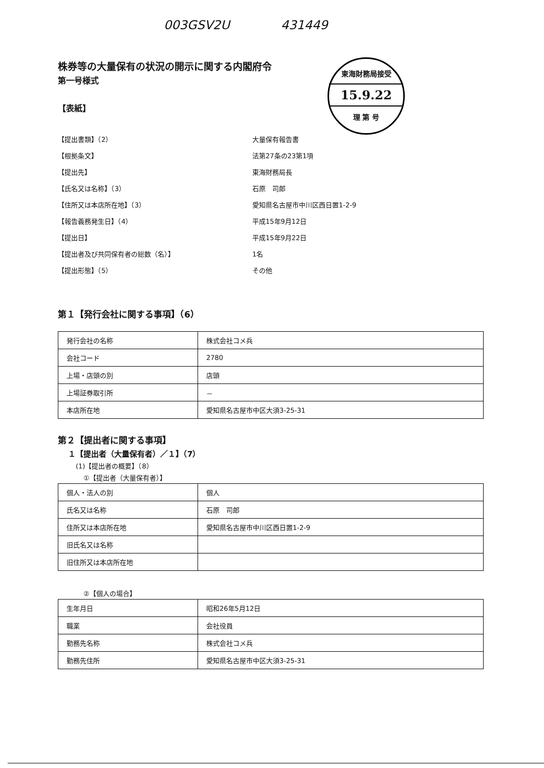003GSV2U 431449
東海財務局接受
15.9.22
理 第 号
株券等の大量保有の状況の開示に関する内閣府令
第一号様式
【表紙】
【提出書類】（2） 大量保有報告書
【根拠条文】 法第27条の23第1項
【提出先】 東海財務局長
【氏名又は名称】（3） 石原　司郎
【住所又は本店所在地】（3） 愛知県名古屋市中川区西日置1-2-9
【報告義務発生日】（4） 平成15年9月12日
【提出日】 平成15年9月22日
【提出者及び共同保有者の総数（名）】 1名
【提出形態】（5） その他
第１【発行会社に関する事項】（6）
| 発行会社の名称 | 株式会社コメ兵 |
| 会社コード | 2780 |
| 上場・店頭の別 | 店頭 |
| 上場証券取引所 | － |
| 本店所在地 | 愛知県名古屋市中区大須3-25-31 |
第２【提出者に関する事項】
１【提出者（大量保有者）／１】（7）
(1)【提出者の概要】（8）
①【提出者（大量保有者）】
| 個人・法人の別 | 個人 |
| 氏名又は名称 | 石原 司郎 |
| 住所又は本店所在地 | 愛知県名古屋市中川区西日置1-2-9 |
| 旧氏名又は名称 | |
| 旧住所又は本店所在地 | |
②【個人の場合】
| 生年月日 | 昭和26年5月12日 |
| 職業 | 会社役員 |
| 勤務先名称 | 株式会社コメ兵 |
| 勤務先住所 | 愛知県名古屋市中区大須3-25-31 |